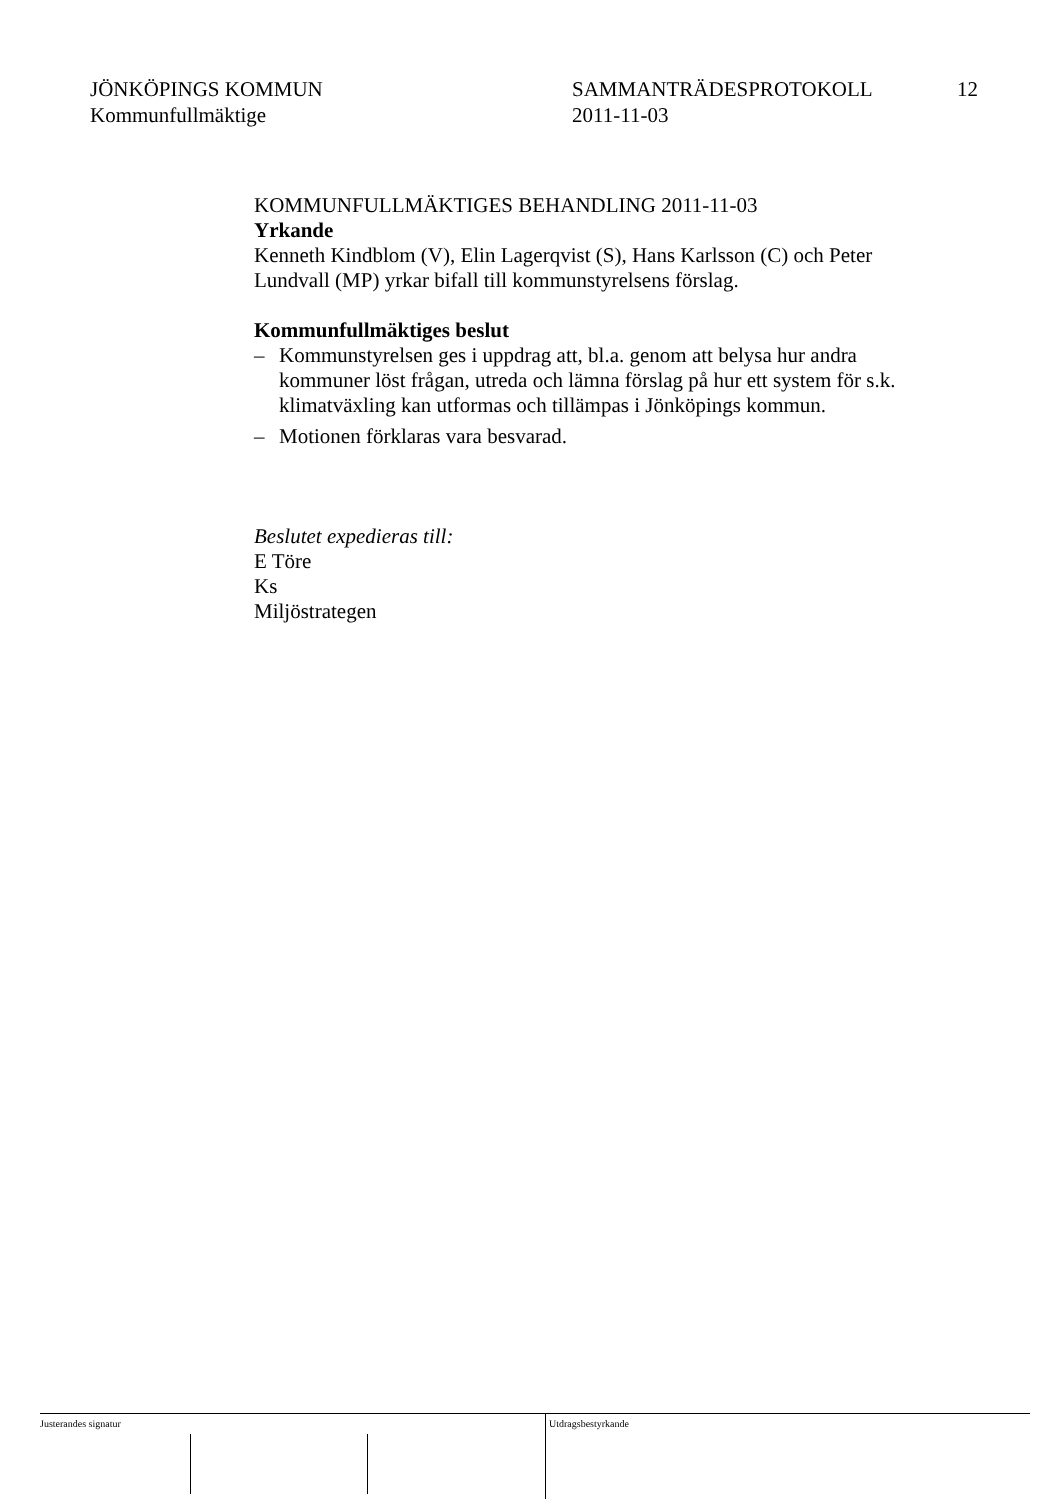JÖNKÖPINGS KOMMUN
Kommunfullmäktige
SAMMANTRÄDESPROTOKOLL
2011-11-03
12
KOMMUNFULLMÄKTIGES BEHANDLING 2011-11-03
Yrkande
Kenneth Kindblom (V), Elin Lagerqvist (S), Hans Karlsson (C) och Peter Lundvall (MP) yrkar bifall till kommunstyrelsens förslag.
Kommunfullmäktiges beslut
– Kommunstyrelsen ges i uppdrag att, bl.a. genom att belysa hur andra kommuner löst frågan, utreda och lämna förslag på hur ett system för s.k. klimatväxling kan utformas och tillämpas i Jönköpings kommun.
– Motionen förklaras vara besvarad.
Beslutet expedieras till:
E Töre
Ks
Miljöstrategen
Justerandes signatur Utdragsbestyrkande